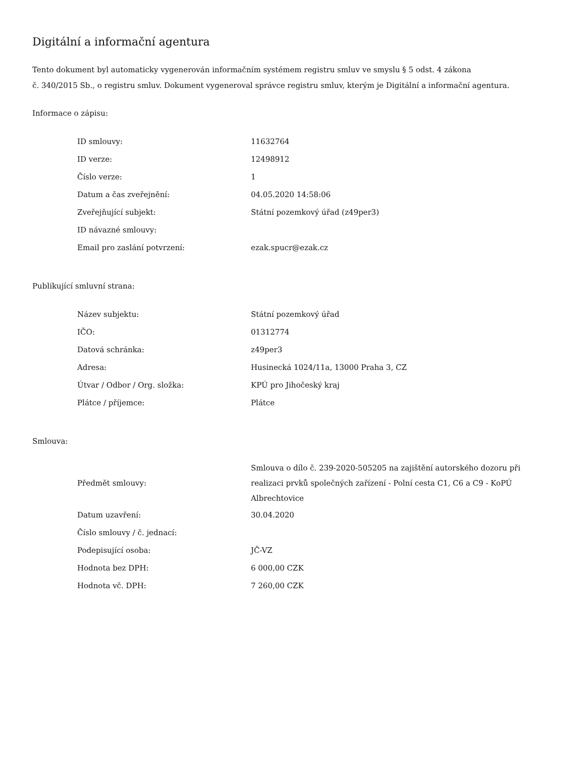Digitální a informační agentura
Tento dokument byl automaticky vygenerován informačním systémem registru smluv ve smyslu § 5 odst. 4 zákona
č. 340/2015 Sb., o registru smluv. Dokument vygeneroval správce registru smluv, kterým je Digitální a informační agentura.
Informace o zápisu:
| ID smlouvy: | 11632764 |
| ID verze: | 12498912 |
| Číslo verze: | 1 |
| Datum a čas zveřejnění: | 04.05.2020 14:58:06 |
| Zveřejňující subjekt: | Státní pozemkový úřad (z49per3) |
| ID návazné smlouvy: | |
| Email pro zaslání potvrzení: | ezak.spucr@ezak.cz |
Publikující smluvní strana:
| Název subjektu: | Státní pozemkový úřad |
| IČO: | 01312774 |
| Datová schránka: | z49per3 |
| Adresa: | Husinecká 1024/11a, 13000 Praha 3, CZ |
| Útvar / Odbor / Org. složka: | KPÚ pro Jihočeský kraj |
| Plátce / příjemce: | Plátce |
Smlouva:
| Předmět smlouvy: | Smlouva o dílo č. 239-2020-505205 na zajištění autorského dozoru při realizaci prvků společných zařízení - Polní cesta C1, C6 a C9 - KoPÚ Albrechtovice |
| Datum uzavření: | 30.04.2020 |
| Číslo smlouvy / č. jednací: | |
| Podepisující osoba: | JČ-VZ |
| Hodnota bez DPH: | 6 000,00 CZK |
| Hodnota vč. DPH: | 7 260,00 CZK |